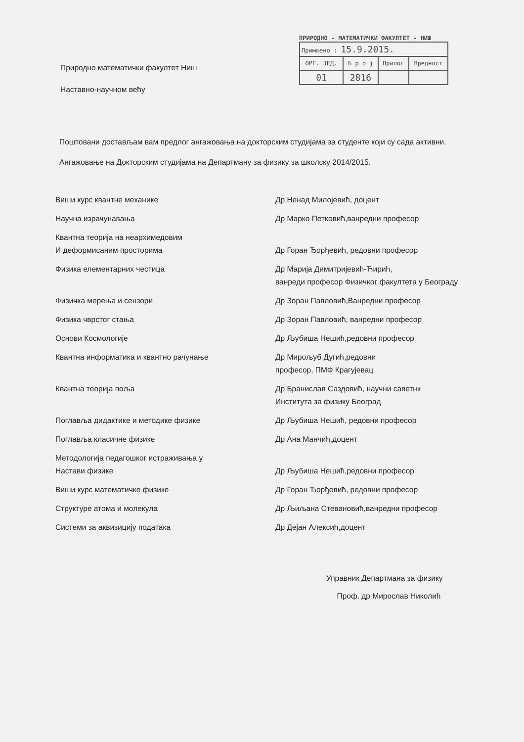ПРИРОДНО - МАТЕМАТИЧКИ ФАКУЛТЕТ - НИШ
| Примљено : 15.9.2015. | | | |
| ОРГ. ЈЕД. | Б р о ј | Прилог | Вредност |
| 01 | 2816 | | |
Природно математички факултет Ниш
Наставно-научном већу
Поштовани достављам вам предлог ангажовања на докторским студијама за студенте који су сада активни.
Ангажовање на Докторским студијама на Департману за физику за школску 2014/2015.
| Виши курс квантне механике | Др Ненад Милојевић, доцент |
| Научна израчунавања | Др Марко Петковић,ванредни професор |
| Квантна теорија на неархимедовим И деформисаним просторима | Др Горан Ђорђевић, редовни професор |
| Физика елементарних честица | Др Марија Димитријевић-Ћирић, ванреди професор Физичког факултета у Београду |
| Физичка мерења и сензори | Др Зоран Павловић,Ванредни професор |
| Физика чврстог стања | Др Зоран Павловић, ванредни професор |
| Основи Космологије | Др Љубиша Нешић,редовни професор |
| Квантна информатика и квантно рачунање | Др Мирољуб Дугић,редовни професор, ПМФ Крагујевац |
| Квантна теорија поља | Др Бранислав Саздовић, научни саветнк Института за физику Београд |
| Поглавља дидактике и методике физике | Др Љубиша Нешић, редовни професор |
| Поглавља класичне физике | Др Ана Манчић,доцент |
| Методологија педагошког истраживања у Настави физике | Др Љубиша Нешић,редовни професор |
| Виши курс математичке физике | Др Горан Ђорђевић, редовни професор |
| Структуре атома и молекула | Др Љиљана Стевановић,ванредни професор |
| Системи за аквизицију података | Др Дејан Алексић,доцент |
Управник Департмана за физику
Проф. др Мирослав Николић